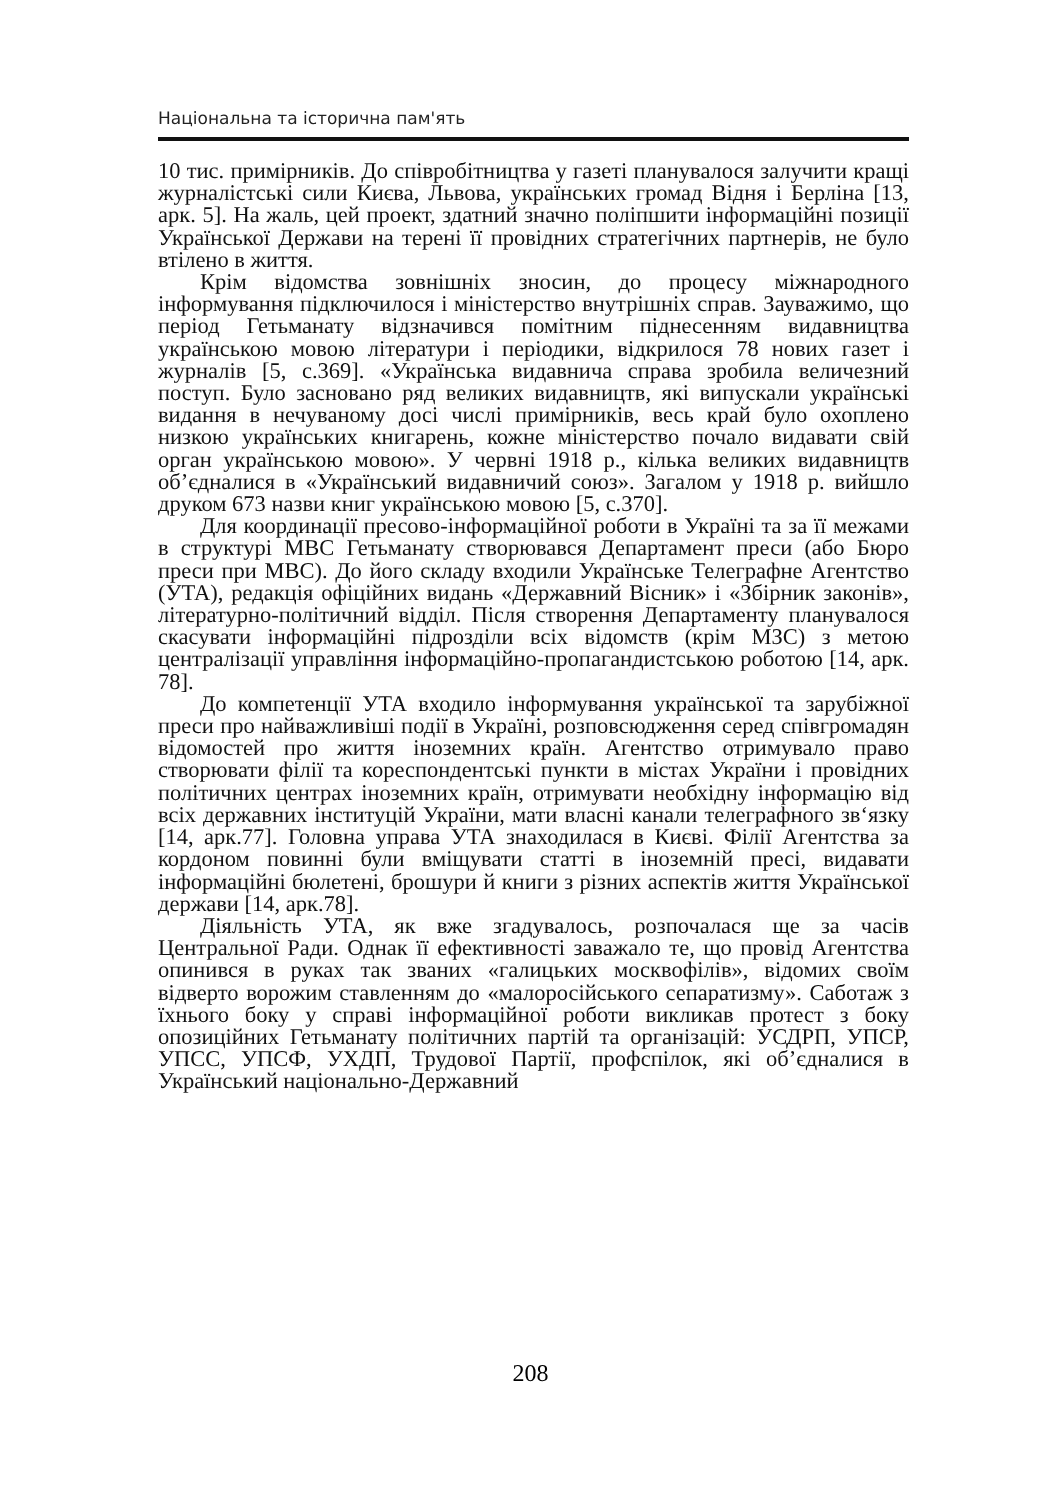Національна та історична пам'ять
10 тис. примірників. До співробітництва у газеті планувалося залучити кращі журналістські сили Києва, Львова, українських громад Відня і Берліна [13, арк. 5]. На жаль, цей проект, здатний значно поліпшити інформаційні позиції Української Держави на терені її провідних стратегічних партнерів, не було втілено в життя.
Крім відомства зовнішніх зносин, до процесу міжнародного інформування підключилося і міністерство внутрішніх справ. Зауважимо, що період Гетьманату відзначився помітним піднесенням видавництва українською мовою літератури і періодики, відкрилося 78 нових газет і журналів [5, с.369]. «Українська видавнича справа зробила величезний поступ. Було засновано ряд великих видавництв, які випускали українські видання в нечуваному досі числі примірників, весь край було охоплено низкою українських книгарень, кожне міністерство почало видавати свій орган українською мовою». У червні 1918 р., кілька великих видавництв об’єдналися в «Український видавничий союз». Загалом у 1918 р. вийшло друком 673 назви книг українською мовою [5, с.370].
Для координації пресово-інформаційної роботи в Україні та за її межами в структурі МВС Гетьманату створювався Департамент преси (або Бюро преси при МВС). До його складу входили Українське Телеграфне Агентство (УТА), редакція офіційних видань «Державний Вісник» і «Збірник законів», літературно-політичний відділ. Після створення Департаменту планувалося скасувати інформаційні підрозділи всіх відомств (крім МЗС) з метою централізації управління інформаційно-пропагандистською роботою [14, арк. 78].
До компетенції УТА входило інформування української та зарубіжної преси про найважливіші події в Україні, розповсюдження серед співгромадян відомостей про життя іноземних країн. Агентство отримувало право створювати філії та кореспондентські пункти в містах України і провідних політичних центрах іноземних країн, отримувати необхідну інформацію від всіх державних інституцій України, мати власні канали телеграфного зв‘язку [14, арк.77]. Головна управа УТА знаходилася в Києві. Філії Агентства за кордоном повинні були вміщувати статті в іноземній пресі, видавати інформаційні бюлетені, брошури й книги з різних аспектів життя Української держави [14, арк.78].
Діяльність УТА, як вже згадувалось, розпочалася ще за часів Центральної Ради. Однак її ефективності заважало те, що провід Агентства опинився в руках так званих «галицьких москвофілів», відомих своїм відверто ворожим ставленням до «малоросійського сепаратизму». Саботаж з їхнього боку у справі інформаційної роботи викликав протест з боку опозиційних Гетьманату політичних партій та організацій: УСДРП, УПСР, УПСС, УПСФ, УХДП, Трудової Партії, профспілок, які об’єдналися в Український національно-Державний
208